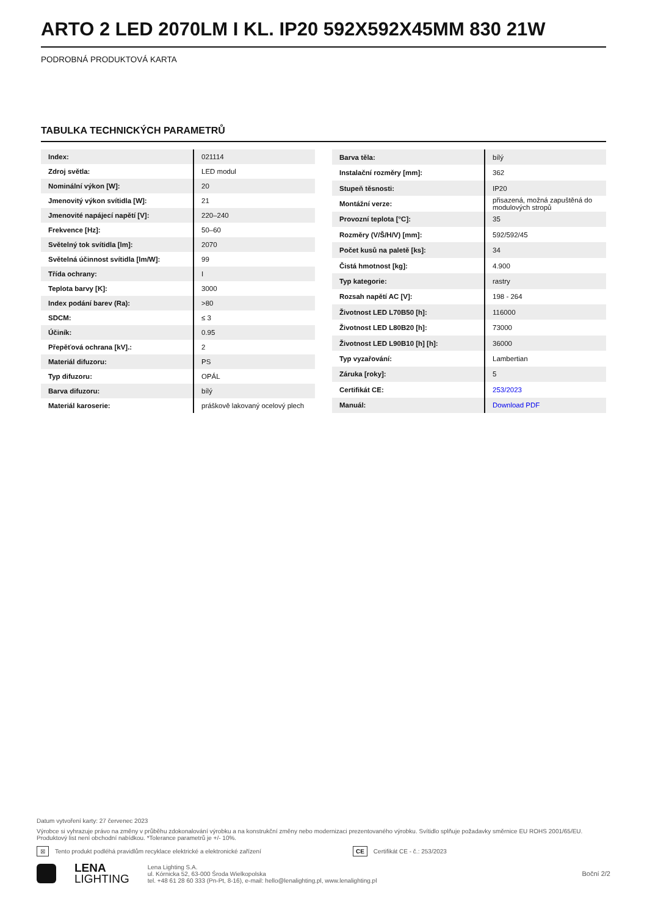ARTO 2 LED 2070LM I KL. IP20 592X592X45MM 830 21W
PODROBNÁ PRODUKTOVÁ KARTA
TABULKA TECHNICKÝCH PARAMETRŮ
| Index: | 021114 |
| Zdroj světla: | LED modul |
| Nominální výkon [W]: | 20 |
| Jmenovitý výkon svítidla [W]: | 21 |
| Jmenovité napájecí napětí [V]: | 220–240 |
| Frekvence [Hz]: | 50–60 |
| Světelný tok svítidla [lm]: | 2070 |
| Světelná účinnost svítidla [lm/W]: | 99 |
| Třída ochrany: | I |
| Teplota barvy [K]: | 3000 |
| Index podání barev (Ra): | >80 |
| SDCM: | ≤ 3 |
| Účiník: | 0.95 |
| Přepěťová ochrana [kV].: | 2 |
| Materiál difuzoru: | PS |
| Typ difuzoru: | OPÁL |
| Barva difuzoru: | bílý |
| Materiál karoserie: | práškově lakovaný ocelový plech |
| Barva těla: | bílý |
| Instalační rozměry [mm]: | 362 |
| Stupeň těsnosti: | IP20 |
| Montážní verze: | přisazená, možná zapuštěná do modulových stropů |
| Provozní teplota [°C]: | 35 |
| Rozměry (V/Š/H/V) [mm]: | 592/592/45 |
| Počet kusů na paletě [ks]: | 34 |
| Čistá hmotnost [kg]: | 4.900 |
| Typ kategorie: | rastry |
| Rozsah napětí AC [V]: | 198 - 264 |
| Životnost LED L70B50 [h]: | 116000 |
| Životnost LED L80B20 [h]: | 73000 |
| Životnost LED L90B10 [h] [h]: | 36000 |
| Typ vyzařování: | Lambertian |
| Záruka [roky]: | 5 |
| Certifikát CE: | 253/2023 |
| Manuál: | Download PDF |
Datum vytvoření karty: 27 červenec 2023
Výrobce si vyhrazuje právo na změny v průběhu zdokonalování výrobku a na konstrukční změny nebo modernizaci prezentovaného výrobku. Svítidlo splňuje požadavky směrnice EU ROHS 2001/65/EU. Produktový list není obchodní nabídkou. *Tolerance parametrů je +/- 10%.
⊠ Tento produkt podléhá pravidlům recyklace elektrické a elektronické zařízení CE Certifikát CE - č.: 253/2023
LENA
LIGHTING
Lena Lighting S.A.
ul. Kórnicka 52, 63-000 Środa Wielkopolska
tel. +48 61 28 60 333 (Pn-Pt, 8-16), e-mail: hello@lenalighting.pl, www.lenalighting.pl
Boční 2/2